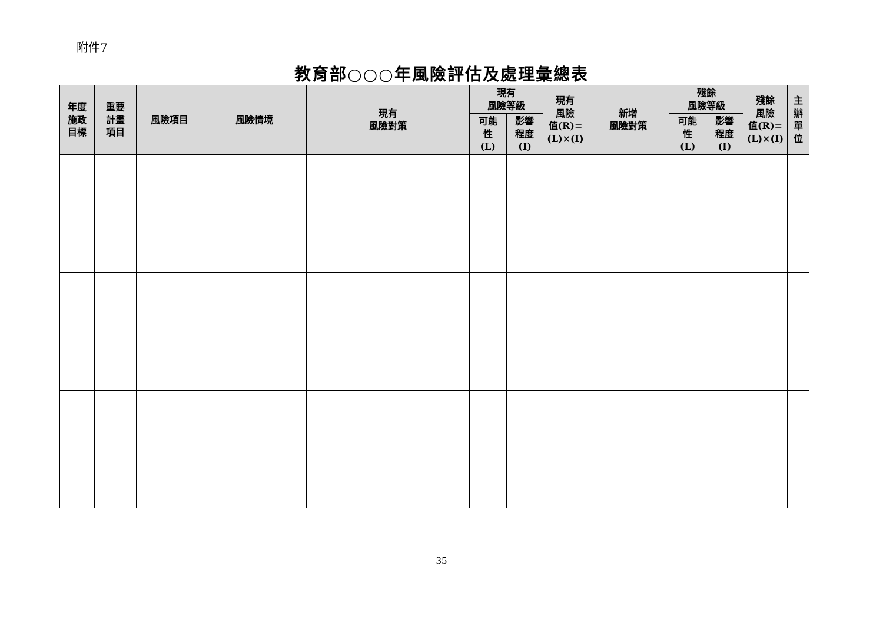附件7
教育部○○○年風險評估及處理彙總表
| 年度 施政 目標 | 重要 計畫 項目 | 風險項目 | 風險情境 | 現有 風險對策 | 現有 風險等級 | | 現有 風險 值(R)= (L)×(I) | 新增 風險對策 | 殘餘 風險等級 | | 殘餘 風險 值(R)= (L)×(I) | 主 辦 單 位 |
| --- | --- | --- | --- | --- | --- | --- | --- | --- | --- | --- | --- | --- |
| | | | | | 可能 性 (L) | 影響 程度 (I) | | | 可能 性 (L) | 影響 程度 (I) | | |
35